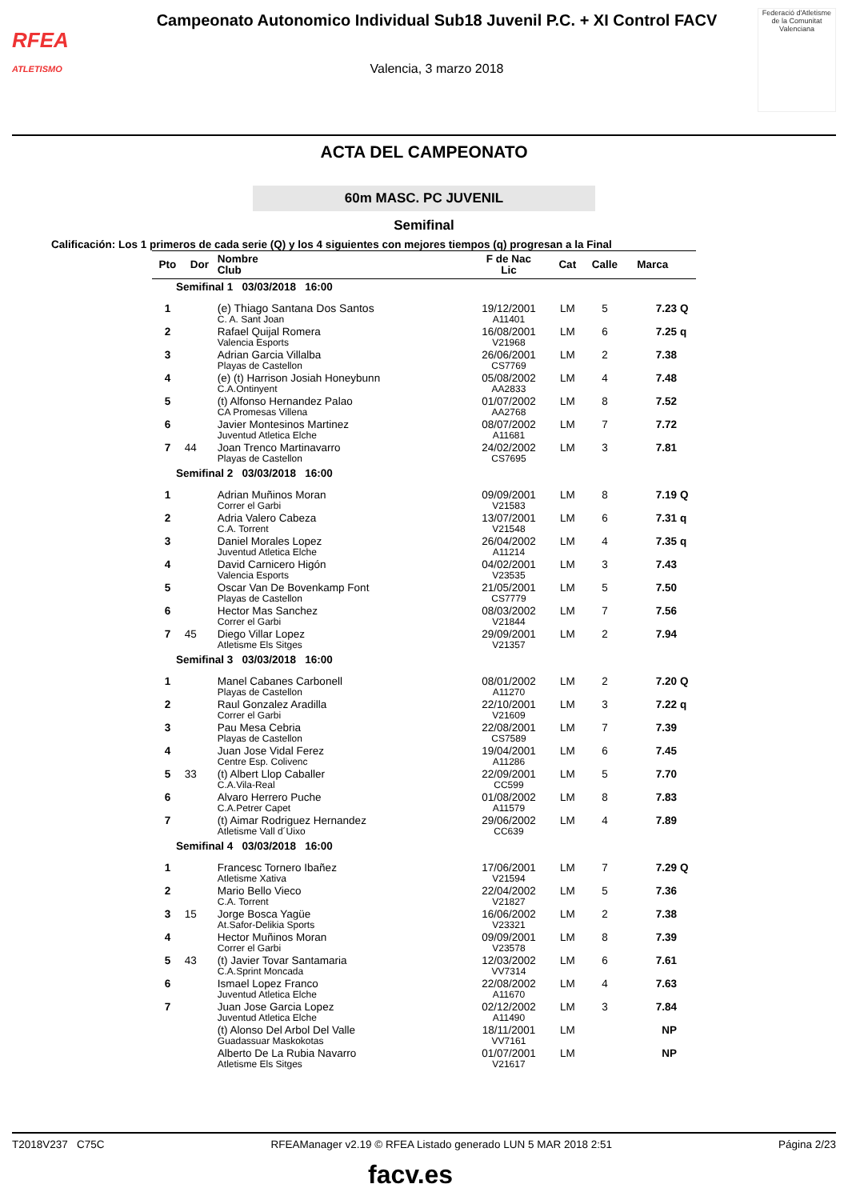RFEA
ATLETISMO
Campeonato Autonomico Individual Sub18 Juvenil P.C. + XI Control FACV
Valencia, 3 marzo 2018
Federació d'Atletisme de la Comunitat Valenciana
ACTA DEL CAMPEONATO
60m MASC. PC JUVENIL
Semifinal
Calificación: Los 1 primeros de cada serie (Q) y los 4 siguientes con mejores tiempos (q) progresan a la Final
| Pto | Dor | Nombre Club | F de Nac Lic | Cat | Calle | Marca | |
| --- | --- | --- | --- | --- | --- | --- | --- |
| Semifinal 1 03/03/2018 16:00 | | | | | | | |
| 1 | | (e) Thiago Santana Dos Santos C. A. Sant Joan | 19/12/2001 A11401 | LM | 5 | 7.23 | Q |
| 2 | | Rafael Quijal Romera Valencia Esports | 16/08/2001 V21968 | LM | 6 | 7.25 | q |
| 3 | | Adrian Garcia Villalba Playas de Castellon | 26/06/2001 CS7769 | LM | 2 | 7.38 | |
| 4 | | (e) (t) Harrison Josiah Honeybunn C.A.Ontinyent | 05/08/2002 AA2833 | LM | 4 | 7.48 | |
| 5 | | (t) Alfonso Hernandez Palao CA Promesas Villena | 01/07/2002 AA2768 | LM | 8 | 7.52 | |
| 6 | | Javier Montesinos Martinez Juventud Atletica Elche | 08/07/2002 A11681 | LM | 7 | 7.72 | |
| 7 | 44 | Joan Trenco Martinavarro Playas de Castellon | 24/02/2002 CS7695 | LM | 3 | 7.81 | |
| Semifinal 2 03/03/2018 16:00 | | | | | | | |
| 1 | | Adrian Muñinos Moran Correr el Garbi | 09/09/2001 V21583 | LM | 8 | 7.19 | Q |
| 2 | | Adria Valero Cabeza C.A. Torrent | 13/07/2001 V21548 | LM | 6 | 7.31 | q |
| 3 | | Daniel Morales Lopez Juventud Atletica Elche | 26/04/2002 A11214 | LM | 4 | 7.35 | q |
| 4 | | David Carnicero Higón Valencia Esports | 04/02/2001 V23535 | LM | 3 | 7.43 | |
| 5 | | Oscar Van De Bovenkamp Font Playas de Castellon | 21/05/2001 CS7779 | LM | 5 | 7.50 | |
| 6 | | Hector Mas Sanchez Correr el Garbi | 08/03/2002 V21844 | LM | 7 | 7.56 | |
| 7 | 45 | Diego Villar Lopez Atletisme Els Sitges | 29/09/2001 V21357 | LM | 2 | 7.94 | |
| Semifinal 3 03/03/2018 16:00 | | | | | | | |
| 1 | | Manel Cabanes Carbonell Playas de Castellon | 08/01/2002 A11270 | LM | 2 | 7.20 | Q |
| 2 | | Raul Gonzalez Aradilla Correr el Garbi | 22/10/2001 V21609 | LM | 3 | 7.22 | q |
| 3 | | Pau Mesa Cebria Playas de Castellon | 22/08/2001 CS7589 | LM | 7 | 7.39 | |
| 4 | | Juan Jose Vidal Ferez Centre Esp. Colivenc | 19/04/2001 A11286 | LM | 6 | 7.45 | |
| 5 | 33 | (t) Albert Llop Caballer C.A.Vila-Real | 22/09/2001 CC599 | LM | 5 | 7.70 | |
| 6 | | Alvaro Herrero Puche C.A.Petrer Capet | 01/08/2002 A11579 | LM | 8 | 7.83 | |
| 7 | | (t) Aimar Rodriguez Hernandez Atletisme Vall d´Uixo | 29/06/2002 CC639 | LM | 4 | 7.89 | |
| Semifinal 4 03/03/2018 16:00 | | | | | | | |
| 1 | | Francesc Tornero Ibañez Atletisme Xativa | 17/06/2001 V21594 | LM | 7 | 7.29 | Q |
| 2 | | Mario Bello Vieco C.A. Torrent | 22/04/2002 V21827 | LM | 5 | 7.36 | |
| 3 | 15 | Jorge Bosca Yagüe At.Safor-Delikia Sports | 16/06/2002 V23321 | LM | 2 | 7.38 | |
| 4 | | Hector Muñinos Moran Correr el Garbi | 09/09/2001 V23578 | LM | 8 | 7.39 | |
| 5 | 43 | (t) Javier Tovar Santamaria C.A.Sprint Moncada | 12/03/2002 VV7314 | LM | 6 | 7.61 | |
| 6 | | Ismael Lopez Franco Juventud Atletica Elche | 22/08/2002 A11670 | LM | 4 | 7.63 | |
| 7 | | Juan Jose Garcia Lopez Juventud Atletica Elche | 02/12/2002 A11490 | LM | 3 | 7.84 | |
| | | (t) Alonso Del Arbol Del Valle Guadassuar Maskokotas | 18/11/2001 VV7161 | LM | | NP | |
| | | Alberto De La Rubia Navarro Atletisme Els Sitges | 01/07/2001 V21617 | LM | | NP | |
T2018V237 C75C RFEAManager v2.19 © RFEA Listado generado LUN 5 MAR 2018 2:51 Página 2/23
facv.es